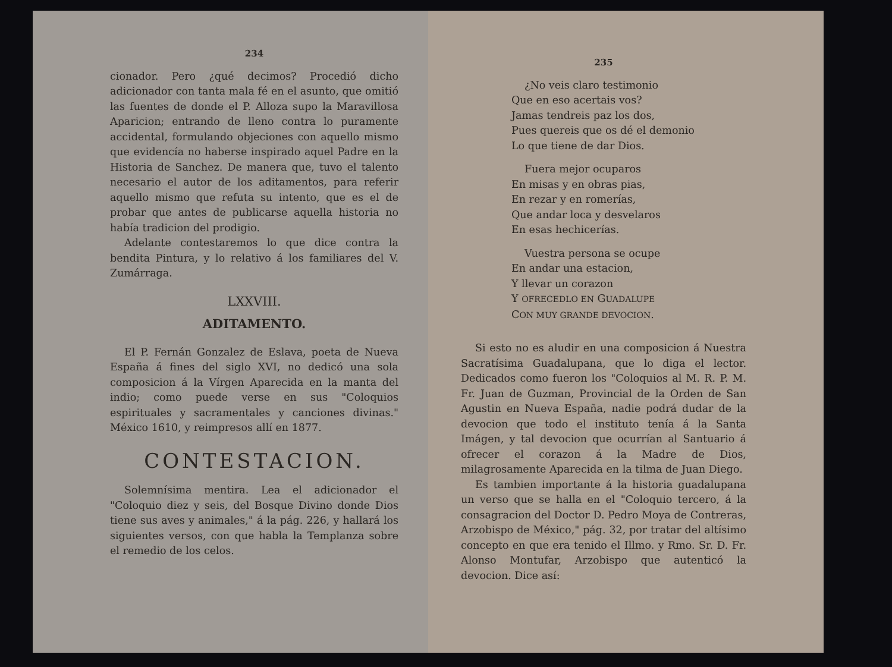234
cionador. Pero ¿qué decimos? Procedió dicho adicionador con tanta mala fé en el asunto, que omitió las fuentes de donde el P. Alloza supo la Maravillosa Aparicion; entrando de lleno contra lo puramente accidental, formulando objeciones con aquello mismo que evidencía no haberse inspirado aquel Padre en la Historia de Sanchez. De manera que, tuvo el talento necesario el autor de los aditamentos, para referir aquello mismo que refuta su intento, que es el de probar que antes de publicarse aquella historia no había tradicion del prodigio.
Adelante contestaremos lo que dice contra la bendita Pintura, y lo relativo á los familiares del V. Zumárraga.
LXXVIII.
ADITAMENTO.
El P. Fernán Gonzalez de Eslava, poeta de Nueva España á fines del siglo XVI, no dedicó una sola composicion á la Vírgen Aparecida en la manta del indio; como puede verse en sus "Coloquios espirituales y sacramentales y canciones divinas." México 1610, y reimpresos allí en 1877.
CONTESTACION.
Solemnísima mentira. Lea el adicionador el "Coloquio diez y seis, del Bosque Divino donde Dios tiene sus aves y animales," á la pág. 226, y hallará los siguientes versos, con que habla la Templanza sobre el remedio de los celos.
235
¿No veis claro testimonio
Que en eso acertais vos?
Jamas tendreis paz los dos,
Pues quereis que os dé el demonio
Lo que tiene de dar Dios.
Fuera mejor ocuparos
En misas y en obras pias,
En rezar y en romerías,
Que andar loca y desvelaros
En esas hechicerías.
Vuestra persona se ocupe
En andar una estacion,
Y llevar un corazon
Y OFRECEDLO EN GUADALUPE
CON MUY GRANDE DEVOCION.
Si esto no es aludir en una composicion á Nuestra Sacratísima Guadalupana, que lo diga el lector. Dedicados como fueron los "Coloquios al M. R. P. M. Fr. Juan de Guzman, Provincial de la Orden de San Agustin en Nueva España, nadie podrá dudar de la devocion que todo el instituto tenía á la Santa Imágen, y tal devocion que ocurrían al Santuario á ofrecer el corazon á la Madre de Dios, milagrosamente Aparecida en la tilma de Juan Diego.
Es tambien importante á la historia guadalupana un verso que se halla en el "Coloquio tercero, á la consagracion del Doctor D. Pedro Moya de Contreras, Arzobispo de México," pág. 32, por tratar del altísimo concepto en que era tenido el Illmo. y Rmo. Sr. D. Fr. Alonso Montufar, Arzobispo que autenticó la devocion. Dice así: